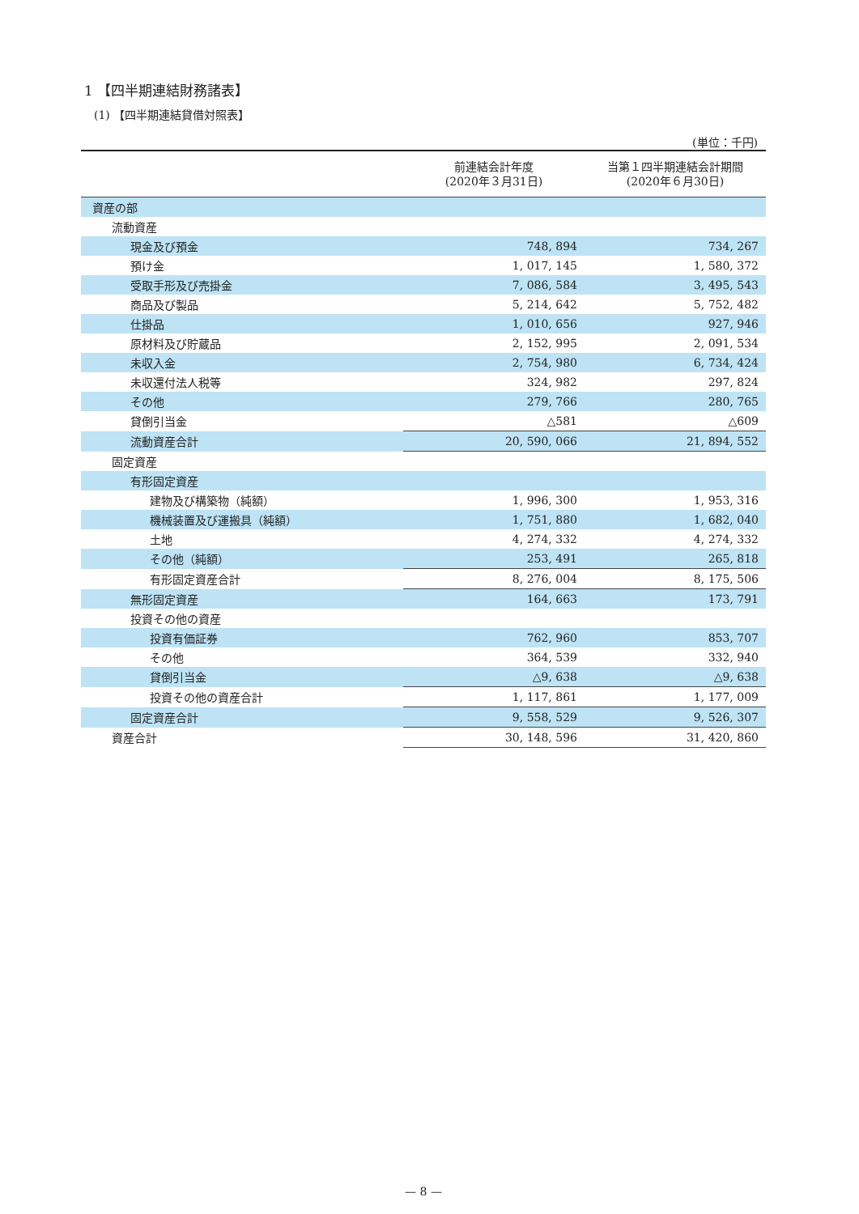1 【四半期連結財務諸表】
(1) 【四半期連結貸借対照表】
(単位：千円)
| | 前連結会計年度 (2020年３月31日) | 当第１四半期連結会計期間 (2020年６月30日) |
| --- | --- | --- |
| 資産の部 | | |
| 流動資産 | | |
| 現金及び預金 | 748, 894 | 734, 267 |
| 預け金 | 1, 017, 145 | 1, 580, 372 |
| 受取手形及び売掛金 | 7, 086, 584 | 3, 495, 543 |
| 商品及び製品 | 5, 214, 642 | 5, 752, 482 |
| 仕掛品 | 1, 010, 656 | 927, 946 |
| 原材料及び貯蔵品 | 2, 152, 995 | 2, 091, 534 |
| 未収入金 | 2, 754, 980 | 6, 734, 424 |
| 未収還付法人税等 | 324, 982 | 297, 824 |
| その他 | 279, 766 | 280, 765 |
| 貸倒引当金 | △581 | △609 |
| 流動資産合計 | 20, 590, 066 | 21, 894, 552 |
| 固定資産 | | |
| 有形固定資産 | | |
| 建物及び構築物（純額） | 1, 996, 300 | 1, 953, 316 |
| 機械装置及び運搬具（純額） | 1, 751, 880 | 1, 682, 040 |
| 土地 | 4, 274, 332 | 4, 274, 332 |
| その他（純額） | 253, 491 | 265, 818 |
| 有形固定資産合計 | 8, 276, 004 | 8, 175, 506 |
| 無形固定資産 | 164, 663 | 173, 791 |
| 投資その他の資産 | | |
| 投資有価証券 | 762, 960 | 853, 707 |
| その他 | 364, 539 | 332, 940 |
| 貸倒引当金 | △9, 638 | △9, 638 |
| 投資その他の資産合計 | 1, 117, 861 | 1, 177, 009 |
| 固定資産合計 | 9, 558, 529 | 9, 526, 307 |
| 資産合計 | 30, 148, 596 | 31, 420, 860 |
— 8 —